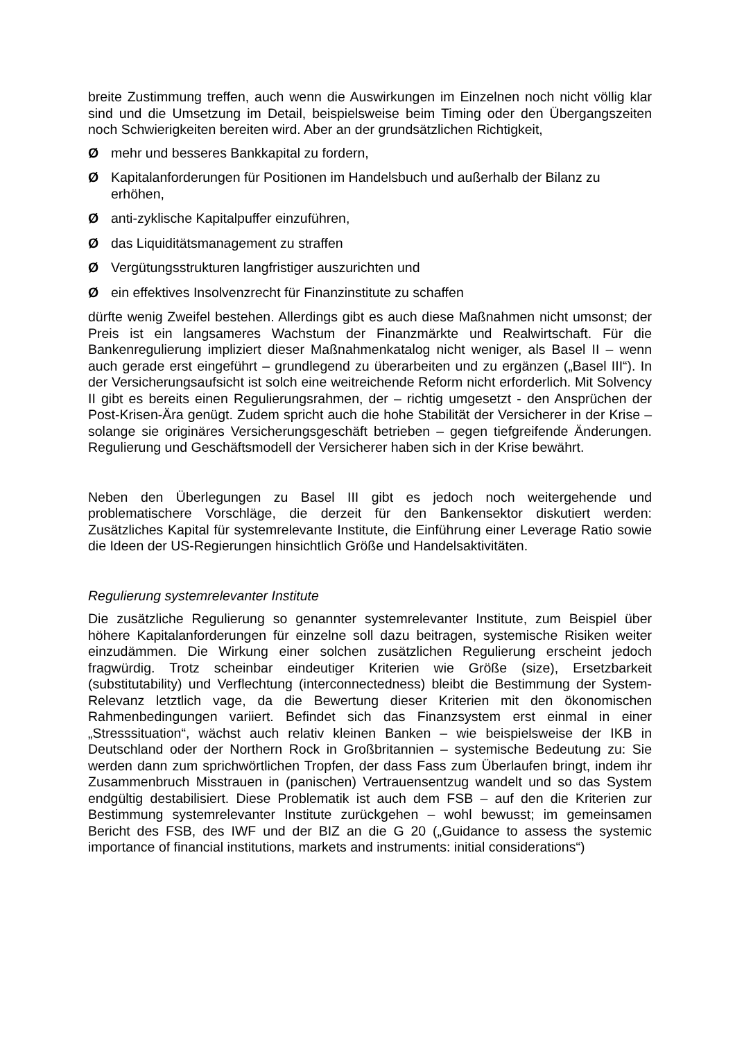breite Zustimmung treffen, auch wenn die Auswirkungen im Einzelnen noch nicht völlig klar sind und die Umsetzung im Detail, beispielsweise beim Timing oder den Übergangszeiten noch Schwierigkeiten bereiten wird. Aber an der grundsätzlichen Richtigkeit,
Ømehr und besseres Bankkapital zu fordern,
Ø Kapitalanforderungen für Positionen im Handelsbuch und außerhalb der Bilanz zu erhöhen,
Øanti-zyklische Kapitalpuffer einzuführen,
Ødas Liquiditätsmanagement zu straffen
Ø Vergütungsstrukturen langfristiger auszurichten und
Øein effektives Insolvenzrecht für Finanzinstitute zu schaffen
dürfte wenig Zweifel bestehen. Allerdings gibt es auch diese Maßnahmen nicht umsonst; der Preis ist ein langsameres Wachstum der Finanzmärkte und Realwirtschaft. Für die Bankenregulierung impliziert dieser Maßnahmenkatalog nicht weniger, als Basel II – wenn auch gerade erst eingeführt – grundlegend zu überarbeiten und zu ergänzen („Basel III“). In der Versicherungsaufsicht ist solch eine weitreichende Reform nicht erforderlich. Mit Solvency II gibt es bereits einen Regulierungsrahmen, der – richtig umgesetzt - den Ansprüchen der Post-Krisen-Ära genügt. Zudem spricht auch die hohe Stabilität der Versicherer in der Krise – solange sie originäres Versicherungsgeschäft betrieben – gegen tiefgreifende Änderungen. Regulierung und Geschäftsmodell der Versicherer haben sich in der Krise bewährt.
Neben den Überlegungen zu Basel III gibt es jedoch noch weitergehende und problematischere Vorschläge, die derzeit für den Bankensektor diskutiert werden: Zusätzliches Kapital für systemrelevante Institute, die Einführung einer Leverage Ratio sowie die Ideen der US-Regierungen hinsichtlich Größe und Handelsaktivitäten.
Regulierung systemrelevanter Institute
Die zusätzliche Regulierung so genannter systemrelevanter Institute, zum Beispiel über höhere Kapitalanforderungen für einzelne soll dazu beitragen, systemische Risiken weiter einzudämmen. Die Wirkung einer solchen zusätzlichen Regulierung erscheint jedoch fragwürdig. Trotz scheinbar eindeutiger Kriterien wie Größe (size), Ersetzbarkeit (substitutability) und Verflechtung (interconnectedness) bleibt die Bestimmung der System-Relevanz letztlich vage, da die Bewertung dieser Kriterien mit den ökonomischen Rahmenbedingungen variiert. Befindet sich das Finanzsystem erst einmal in einer „Stresssituation“, wächst auch relativ kleinen Banken – wie beispielsweise der IKB in Deutschland oder der Northern Rock in Großbritannien – systemische Bedeutung zu: Sie werden dann zum sprichwörtlichen Tropfen, der dass Fass zum Überlaufen bringt, indem ihr Zusammenbruch Misstrauen in (panischen) Vertrauensentzug wandelt und so das System endgültig destabilisiert. Diese Problematik ist auch dem FSB – auf den die Kriterien zur Bestimmung systemrelevanter Institute zurückgehen – wohl bewusst; im gemeinsamen Bericht des FSB, des IWF und der BIZ an die G 20 („Guidance to assess the systemic importance of financial institutions, markets and instruments: initial considerations“)